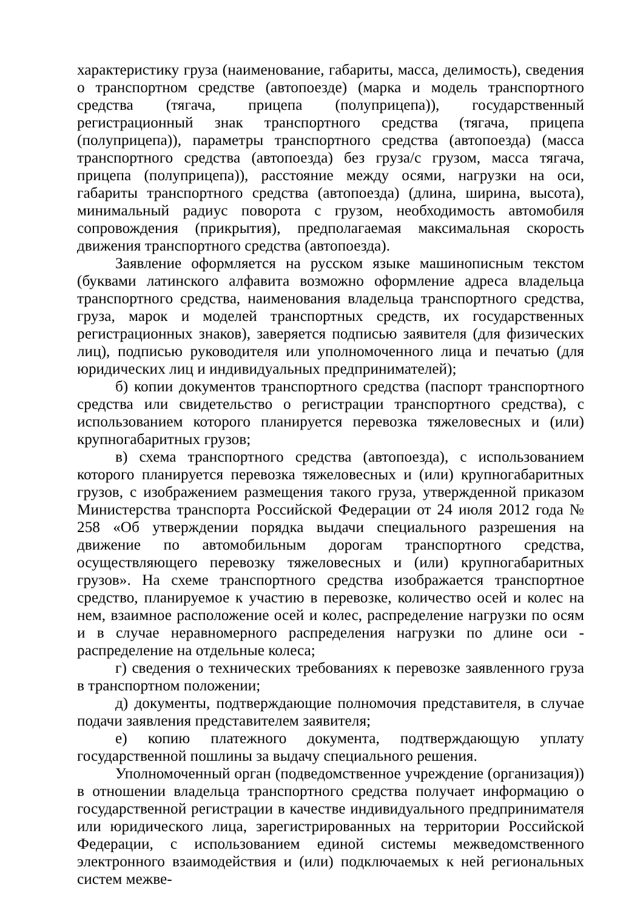характеристику груза (наименование, габариты, масса, делимость), сведения о транспортном средстве (автопоезде) (марка и модель транспортного средства (тягача, прицепа (полуприцепа)), государственный регистрационный знак транспортного средства (тягача, прицепа (полуприцепа)), параметры транспортного средства (автопоезда) (масса транспортного средства (автопоезда) без груза/с грузом, масса тягача, прицепа (полуприцепа)), расстояние между осями, нагрузки на оси, габариты транспортного средства (автопоезда) (длина, ширина, высота), минимальный радиус поворота с грузом, необходимость автомобиля сопровождения (прикрытия), предполагаемая максимальная скорость движения транспортного средства (автопоезда).
Заявление оформляется на русском языке машинописным текстом (буквами латинского алфавита возможно оформление адреса владельца транспортного средства, наименования владельца транспортного средства, груза, марок и моделей транспортных средств, их государственных регистрационных знаков), заверяется подписью заявителя (для физических лиц), подписью руководителя или уполномоченного лица и печатью (для юридических лиц и индивидуальных предпринимателей);
б) копии документов транспортного средства (паспорт транспортного средства или свидетельство о регистрации транспортного средства), с использованием которого планируется перевозка тяжеловесных и (или) крупногабаритных грузов;
в) схема транспортного средства (автопоезда), с использованием которого планируется перевозка тяжеловесных и (или) крупногабаритных грузов, с изображением размещения такого груза, утвержденной приказом Министерства транспорта Российской Федерации от 24 июля 2012 года № 258 «Об утверждении порядка выдачи специального разрешения на движение по автомобильным дорогам транспортного средства, осуществляющего перевозку тяжеловесных и (или) крупногабаритных грузов». На схеме транспортного средства изображается транспортное средство, планируемое к участию в перевозке, количество осей и колес на нем, взаимное расположение осей и колес, распределение нагрузки по осям и в случае неравномерного распределения нагрузки по длине оси - распределение на отдельные колеса;
г) сведения о технических требованиях к перевозке заявленного груза в транспортном положении;
д) документы, подтверждающие полномочия представителя, в случае подачи заявления представителем заявителя;
е) копию платежного документа, подтверждающую уплату государственной пошлины за выдачу специального решения.
Уполномоченный орган (подведомственное учреждение (организация)) в отношении владельца транспортного средства получает информацию о государственной регистрации в качестве индивидуального предпринимателя или юридического лица, зарегистрированных на территории Российской Федерации, с использованием единой системы межведомственного электронного взаимодействия и (или) подключаемых к ней региональных систем межве-